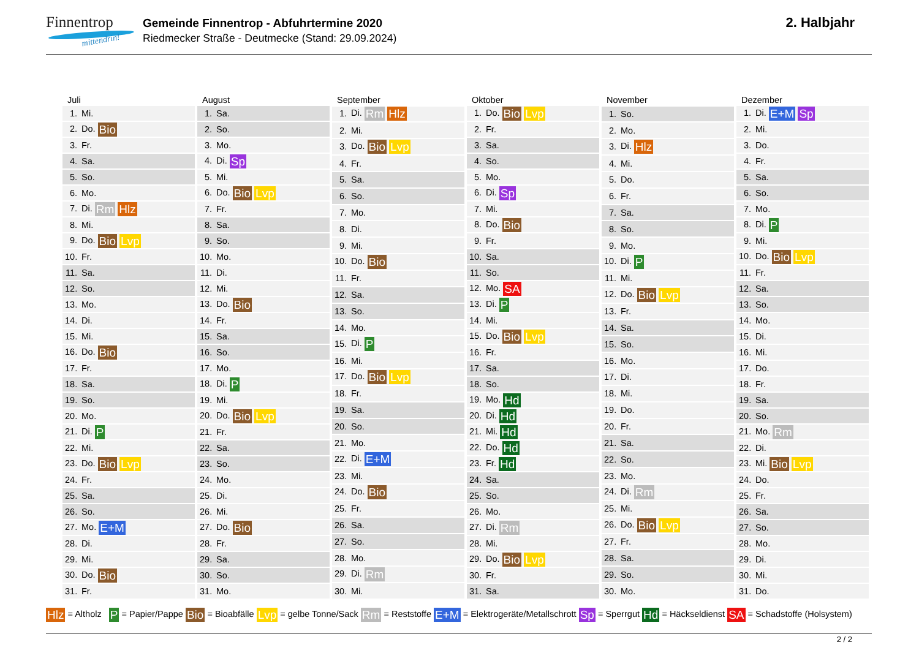Finnentrop
mittendrin!
Gemeinde Finnentrop - Abfuhrtermine 2020
Riedmecker Straße - Deutmecke (Stand: 29.09.2024)
2. Halbjahr
| Juli |
| --- |
| 1. Mi. |
| 2. Do. Bio |
| 3. Fr. |
| 4. Sa. |
| 5. So. |
| 6. Mo. |
| 7. Di. Rm Hlz |
| 8. Mi. |
| 9. Do. Bio Lvp |
| 10. Fr. |
| 11. Sa. |
| 12. So. |
| 13. Mo. |
| 14. Di. |
| 15. Mi. |
| 16. Do. Bio |
| 17. Fr. |
| 18. Sa. |
| 19. So. |
| 20. Mo. |
| 21. Di. P |
| 22. Mi. |
| 23. Do. Bio Lvp |
| 24. Fr. |
| 25. Sa. |
| 26. So. |
| 27. Mo. E+M |
| 28. Di. |
| 29. Mi. |
| 30. Do. Bio |
| 31. Fr. |
| August |
| --- |
| 1. Sa. |
| 2. So. |
| 3. Mo. |
| 4. Di. Sp |
| 5. Mi. |
| 6. Do. Bio Lvp |
| 7. Fr. |
| 8. Sa. |
| 9. So. |
| 10. Mo. |
| 11. Di. |
| 12. Mi. |
| 13. Do. Bio |
| 14. Fr. |
| 15. Sa. |
| 16. So. |
| 17. Mo. |
| 18. Di. P |
| 19. Mi. |
| 20. Do. Bio Lvp |
| 21. Fr. |
| 22. Sa. |
| 23. So. |
| 24. Mo. |
| 25. Di. |
| 26. Mi. |
| 27. Do. Bio |
| 28. Fr. |
| 29. Sa. |
| 30. So. |
| 31. Mo. |
| September |
| --- |
| 1. Di. Rm Hlz |
| 2. Mi. |
| 3. Do. Bio Lvp |
| 4. Fr. |
| 5. Sa. |
| 6. So. |
| 7. Mo. |
| 8. Di. |
| 9. Mi. |
| 10. Do. Bio |
| 11. Fr. |
| 12. Sa. |
| 13. So. |
| 14. Mo. |
| 15. Di. P |
| 16. Mi. |
| 17. Do. Bio Lvp |
| 18. Fr. |
| 19. Sa. |
| 20. So. |
| 21. Mo. |
| 22. Di. E+M |
| 23. Mi. |
| 24. Do. Bio |
| 25. Fr. |
| 26. Sa. |
| 27. So. |
| 28. Mo. |
| 29. Di. Rm |
| 30. Mi. |
| Oktober |
| --- |
| 1. Do. Bio Lvp |
| 2. Fr. |
| 3. Sa. |
| 4. So. |
| 5. Mo. |
| 6. Di. Sp |
| 7. Mi. |
| 8. Do. Bio |
| 9. Fr. |
| 10. Sa. |
| 11. So. |
| 12. Mo. SA |
| 13. Di. P |
| 14. Mi. |
| 15. Do. Bio Lvp |
| 16. Fr. |
| 17. Sa. |
| 18. So. |
| 19. Mo. Hd |
| 20. Di. Hd |
| 21. Mi. Hd |
| 22. Do. Hd |
| 23. Fr. Hd |
| 24. Sa. |
| 25. So. |
| 26. Mo. |
| 27. Di. Rm |
| 28. Mi. |
| 29. Do. Bio Lvp |
| 30. Fr. |
| 31. Sa. |
| November |
| --- |
| 1. So. |
| 2. Mo. |
| 3. Di. Hlz |
| 4. Mi. |
| 5. Do. |
| 6. Fr. |
| 7. Sa. |
| 8. So. |
| 9. Mo. |
| 10. Di. P |
| 11. Mi. |
| 12. Do. Bio Lvp |
| 13. Fr. |
| 14. Sa. |
| 15. So. |
| 16. Mo. |
| 17. Di. |
| 18. Mi. |
| 19. Do. |
| 20. Fr. |
| 21. Sa. |
| 22. So. |
| 23. Mo. |
| 24. Di. Rm |
| 25. Mi. |
| 26. Do. Bio Lvp |
| 27. Fr. |
| 28. Sa. |
| 29. So. |
| 30. Mo. |
| Dezember |
| --- |
| 1. Di. E+M Sp |
| 2. Mi. |
| 3. Do. |
| 4. Fr. |
| 5. Sa. |
| 6. So. |
| 7. Mo. |
| 8. Di. P |
| 9. Mi. |
| 10. Do. Bio Lvp |
| 11. Fr. |
| 12. Sa. |
| 13. So. |
| 14. Mo. |
| 15. Di. |
| 16. Mi. |
| 17. Do. |
| 18. Fr. |
| 19. Sa. |
| 20. So. |
| 21. Mo. Rm |
| 22. Di. |
| 23. Mi. Bio Lvp |
| 24. Do. |
| 25. Fr. |
| 26. Sa. |
| 27. So. |
| 28. Mo. |
| 29. Di. |
| 30. Mi. |
| 31. Do. |
Hlz = Altholz P = Papier/Pappe Bio = Bioabfälle Lvp = gelbe Tonne/Sack Rm = Reststoffe E+M = Elektrogeräte/Metallschrott Sp = Sperrgut Hd = Häckseldienst SA = Schadstoffe (Holsystem)
2 / 2